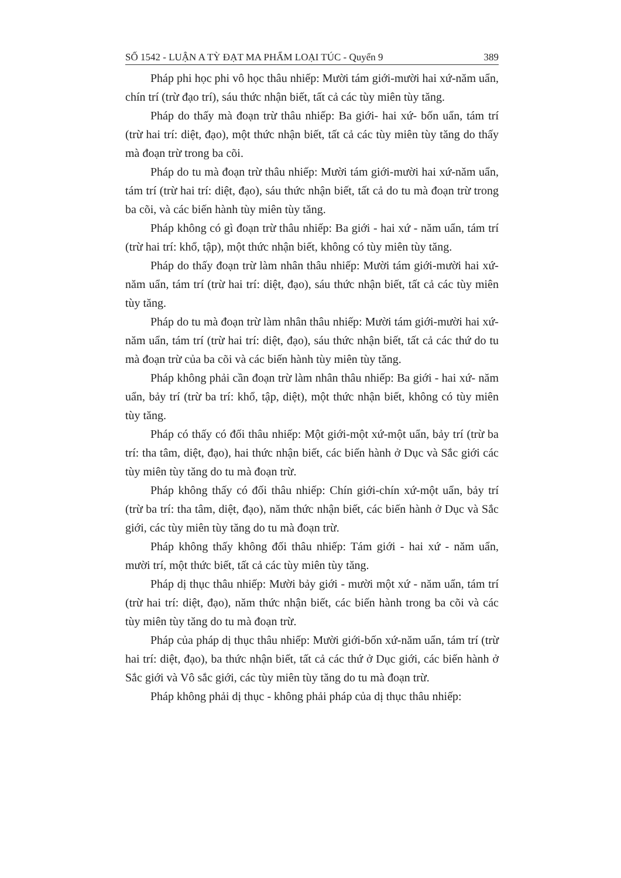SỐ 1542 - LUẬN A TỲ ĐẠT MA PHẨM LOẠI TÚC - Quyển 9 389
Pháp phi học phi vô học thâu nhiếp: Mười tám giới-mười hai xứ-năm uẩn, chín trí (trừ đạo trí), sáu thức nhận biết, tất cả các tùy miên tùy tăng.
Pháp do thấy mà đoạn trừ thâu nhiếp: Ba giới- hai xứ- bốn uẩn, tám trí (trừ hai trí: diệt, đạo), một thức nhận biết, tất cả các tùy miên tùy tăng do thấy mà đoạn trừ trong ba cõi.
Pháp do tu mà đoạn trừ thâu nhiếp: Mười tám giới-mười hai xứ-năm uẩn, tám trí (trừ hai trí: diệt, đạo), sáu thức nhận biết, tất cả do tu mà đoạn trừ trong ba cõi, và các biến hành tùy miên tùy tăng.
Pháp không có gì đoạn trừ thâu nhiếp: Ba giới - hai xứ - năm uẩn, tám trí (trừ hai trí: khổ, tập), một thức nhận biết, không có tùy miên tùy tăng.
Pháp do thấy đoạn trừ làm nhân thâu nhiếp: Mười tám giới-mười hai xứ-năm uẩn, tám trí (trừ hai trí: diệt, đạo), sáu thức nhận biết, tất cả các tùy miên tùy tăng.
Pháp do tu mà đoạn trừ làm nhân thâu nhiếp: Mười tám giới-mười hai xứ-năm uẩn, tám trí (trừ hai trí: diệt, đạo), sáu thức nhận biết, tất cả các thứ do tu mà đoạn trừ của ba cõi và các biến hành tùy miên tùy tăng.
Pháp không phải cần đoạn trừ làm nhân thâu nhiếp: Ba giới - hai xứ- năm uẩn, bảy trí (trừ ba trí: khổ, tập, diệt), một thức nhận biết, không có tùy miên tùy tăng.
Pháp có thấy có đối thâu nhiếp: Một giới-một xứ-một uẩn, bảy trí (trừ ba trí: tha tâm, diệt, đạo), hai thức nhận biết, các biến hành ở Dục và Sắc giới các tùy miên tùy tăng do tu mà đoạn trừ.
Pháp không thấy có đối thâu nhiếp: Chín giới-chín xứ-một uẩn, bảy trí (trừ ba trí: tha tâm, diệt, đạo), năm thức nhận biết, các biến hành ở Dục và Sắc giới, các tùy miên tùy tăng do tu mà đoạn trừ.
Pháp không thấy không đối thâu nhiếp: Tám giới - hai xứ - năm uẩn, mười trí, một thức biết, tất cả các tùy miên tùy tăng.
Pháp dị thục thâu nhiếp: Mười bảy giới - mười một xứ - năm uẩn, tám trí (trừ hai trí: diệt, đạo), năm thức nhận biết, các biến hành trong ba cõi và các tùy miên tùy tăng do tu mà đoạn trừ.
Pháp của pháp dị thục thâu nhiếp: Mười giới-bốn xứ-năm uẩn, tám trí (trừ hai trí: diệt, đạo), ba thức nhận biết, tất cả các thứ ở Dục giới, các biến hành ở Sắc giới và Vô sắc giới, các tùy miên tùy tăng do tu mà đoạn trừ.
Pháp không phải dị thục - không phải pháp của dị thục thâu nhiếp: